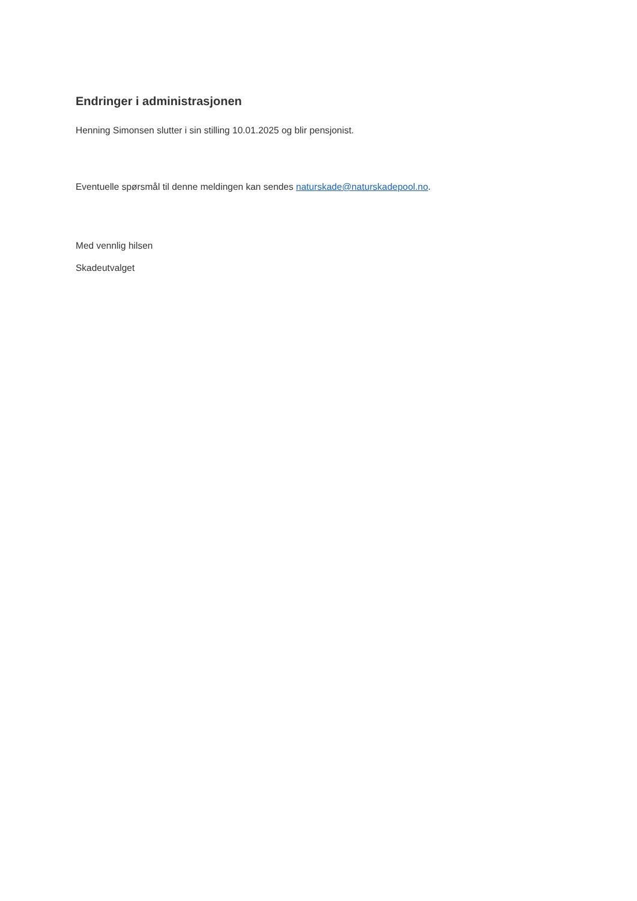Endringer i administrasjonen
Henning Simonsen slutter i sin stilling 10.01.2025 og blir pensjonist.
Eventuelle spørsmål til denne meldingen kan sendes naturskade@naturskadepool.no.
Med vennlig hilsen
Skadeutvalget